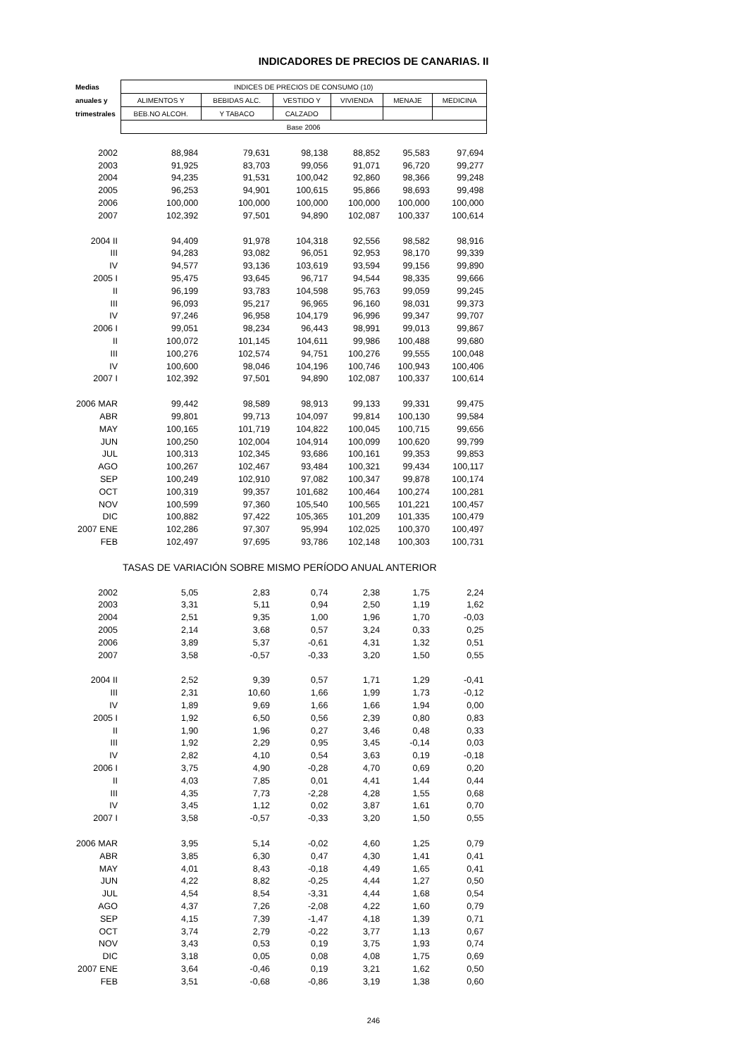INDICADORES DE PRECIOS DE CANARIAS. II
| Medias | INDICES DE PRECIOS DE CONSUMO (10) | | | | | |
| --- | --- | --- | --- | --- | --- | --- |
| anuales y | ALIMENTOS Y | BEBIDAS ALC. | VESTIDO Y | VIVIENDA | MENAJE | MEDICINA |
| trimestrales | BEB.NO ALCOH. | Y TABACO | CALZADO | | | |
| | Base 2006 | | | | | |
| 2002 | 88,984 | 79,631 | 98,138 | 88,852 | 95,583 | 97,694 |
| 2003 | 91,925 | 83,703 | 99,056 | 91,071 | 96,720 | 99,277 |
| 2004 | 94,235 | 91,531 | 100,042 | 92,860 | 98,366 | 99,248 |
| 2005 | 96,253 | 94,901 | 100,615 | 95,866 | 98,693 | 99,498 |
| 2006 | 100,000 | 100,000 | 100,000 | 100,000 | 100,000 | 100,000 |
| 2007 | 102,392 | 97,501 | 94,890 | 102,087 | 100,337 | 100,614 |
| 2004 II | 94,409 | 91,978 | 104,318 | 92,556 | 98,582 | 98,916 |
| III | 94,283 | 93,082 | 96,051 | 92,953 | 98,170 | 99,339 |
| IV | 94,577 | 93,136 | 103,619 | 93,594 | 99,156 | 99,890 |
| 2005 I | 95,475 | 93,645 | 96,717 | 94,544 | 98,335 | 99,666 |
| II | 96,199 | 93,783 | 104,598 | 95,763 | 99,059 | 99,245 |
| III | 96,093 | 95,217 | 96,965 | 96,160 | 98,031 | 99,373 |
| IV | 97,246 | 96,958 | 104,179 | 96,996 | 99,347 | 99,707 |
| 2006 I | 99,051 | 98,234 | 96,443 | 98,991 | 99,013 | 99,867 |
| II | 100,072 | 101,145 | 104,611 | 99,986 | 100,488 | 99,680 |
| III | 100,276 | 102,574 | 94,751 | 100,276 | 99,555 | 100,048 |
| IV | 100,600 | 98,046 | 104,196 | 100,746 | 100,943 | 100,406 |
| 2007 I | 102,392 | 97,501 | 94,890 | 102,087 | 100,337 | 100,614 |
| 2006 MAR | 99,442 | 98,589 | 98,913 | 99,133 | 99,331 | 99,475 |
| ABR | 99,801 | 99,713 | 104,097 | 99,814 | 100,130 | 99,584 |
| MAY | 100,165 | 101,719 | 104,822 | 100,045 | 100,715 | 99,656 |
| JUN | 100,250 | 102,004 | 104,914 | 100,099 | 100,620 | 99,799 |
| JUL | 100,313 | 102,345 | 93,686 | 100,161 | 99,353 | 99,853 |
| AGO | 100,267 | 102,467 | 93,484 | 100,321 | 99,434 | 100,117 |
| SEP | 100,249 | 102,910 | 97,082 | 100,347 | 99,878 | 100,174 |
| OCT | 100,319 | 99,357 | 101,682 | 100,464 | 100,274 | 100,281 |
| NOV | 100,599 | 97,360 | 105,540 | 100,565 | 101,221 | 100,457 |
| DIC | 100,882 | 97,422 | 105,365 | 101,209 | 101,335 | 100,479 |
| 2007 ENE | 102,286 | 97,307 | 95,994 | 102,025 | 100,370 | 100,497 |
| FEB | 102,497 | 97,695 | 93,786 | 102,148 | 100,303 | 100,731 |
| TASAS DE VARIACIÓN SOBRE MISMO PERÍODO ANUAL ANTERIOR | | | | | | |
| 2002 | 5,05 | 2,83 | 0,74 | 2,38 | 1,75 | 2,24 |
| 2003 | 3,31 | 5,11 | 0,94 | 2,50 | 1,19 | 1,62 |
| 2004 | 2,51 | 9,35 | 1,00 | 1,96 | 1,70 | -0,03 |
| 2005 | 2,14 | 3,68 | 0,57 | 3,24 | 0,33 | 0,25 |
| 2006 | 3,89 | 5,37 | -0,61 | 4,31 | 1,32 | 0,51 |
| 2007 | 3,58 | -0,57 | -0,33 | 3,20 | 1,50 | 0,55 |
| 2004 II | 2,52 | 9,39 | 0,57 | 1,71 | 1,29 | -0,41 |
| III | 2,31 | 10,60 | 1,66 | 1,99 | 1,73 | -0,12 |
| IV | 1,89 | 9,69 | 1,66 | 1,66 | 1,94 | 0,00 |
| 2005 I | 1,92 | 6,50 | 0,56 | 2,39 | 0,80 | 0,83 |
| II | 1,90 | 1,96 | 0,27 | 3,46 | 0,48 | 0,33 |
| III | 1,92 | 2,29 | 0,95 | 3,45 | -0,14 | 0,03 |
| IV | 2,82 | 4,10 | 0,54 | 3,63 | 0,19 | -0,18 |
| 2006 I | 3,75 | 4,90 | -0,28 | 4,70 | 0,69 | 0,20 |
| II | 4,03 | 7,85 | 0,01 | 4,41 | 1,44 | 0,44 |
| III | 4,35 | 7,73 | -2,28 | 4,28 | 1,55 | 0,68 |
| IV | 3,45 | 1,12 | 0,02 | 3,87 | 1,61 | 0,70 |
| 2007 I | 3,58 | -0,57 | -0,33 | 3,20 | 1,50 | 0,55 |
| 2006 MAR | 3,95 | 5,14 | -0,02 | 4,60 | 1,25 | 0,79 |
| ABR | 3,85 | 6,30 | 0,47 | 4,30 | 1,41 | 0,41 |
| MAY | 4,01 | 8,43 | -0,18 | 4,49 | 1,65 | 0,41 |
| JUN | 4,22 | 8,82 | -0,25 | 4,44 | 1,27 | 0,50 |
| JUL | 4,54 | 8,54 | -3,31 | 4,44 | 1,68 | 0,54 |
| AGO | 4,37 | 7,26 | -2,08 | 4,22 | 1,60 | 0,79 |
| SEP | 4,15 | 7,39 | -1,47 | 4,18 | 1,39 | 0,71 |
| OCT | 3,74 | 2,79 | -0,22 | 3,77 | 1,13 | 0,67 |
| NOV | 3,43 | 0,53 | 0,19 | 3,75 | 1,93 | 0,74 |
| DIC | 3,18 | 0,05 | 0,08 | 4,08 | 1,75 | 0,69 |
| 2007 ENE | 3,64 | -0,46 | 0,19 | 3,21 | 1,62 | 0,50 |
| FEB | 3,51 | -0,68 | -0,86 | 3,19 | 1,38 | 0,60 |
246